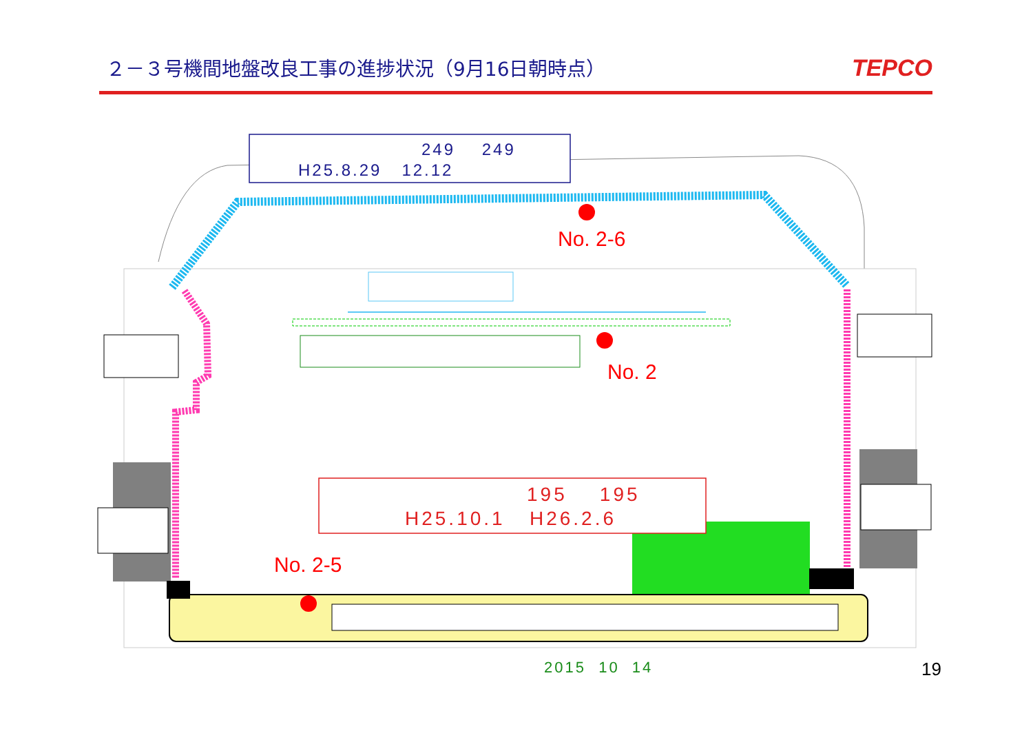２－３号機間地盤改良工事の進捗状況（9月16日朝時点）
TEPCO
249 249
H25.8.29 12.12
No. 2-6
No. 2
195 195
H25.10.1 H26.2.6
No. 2-5
2015 10 14 19